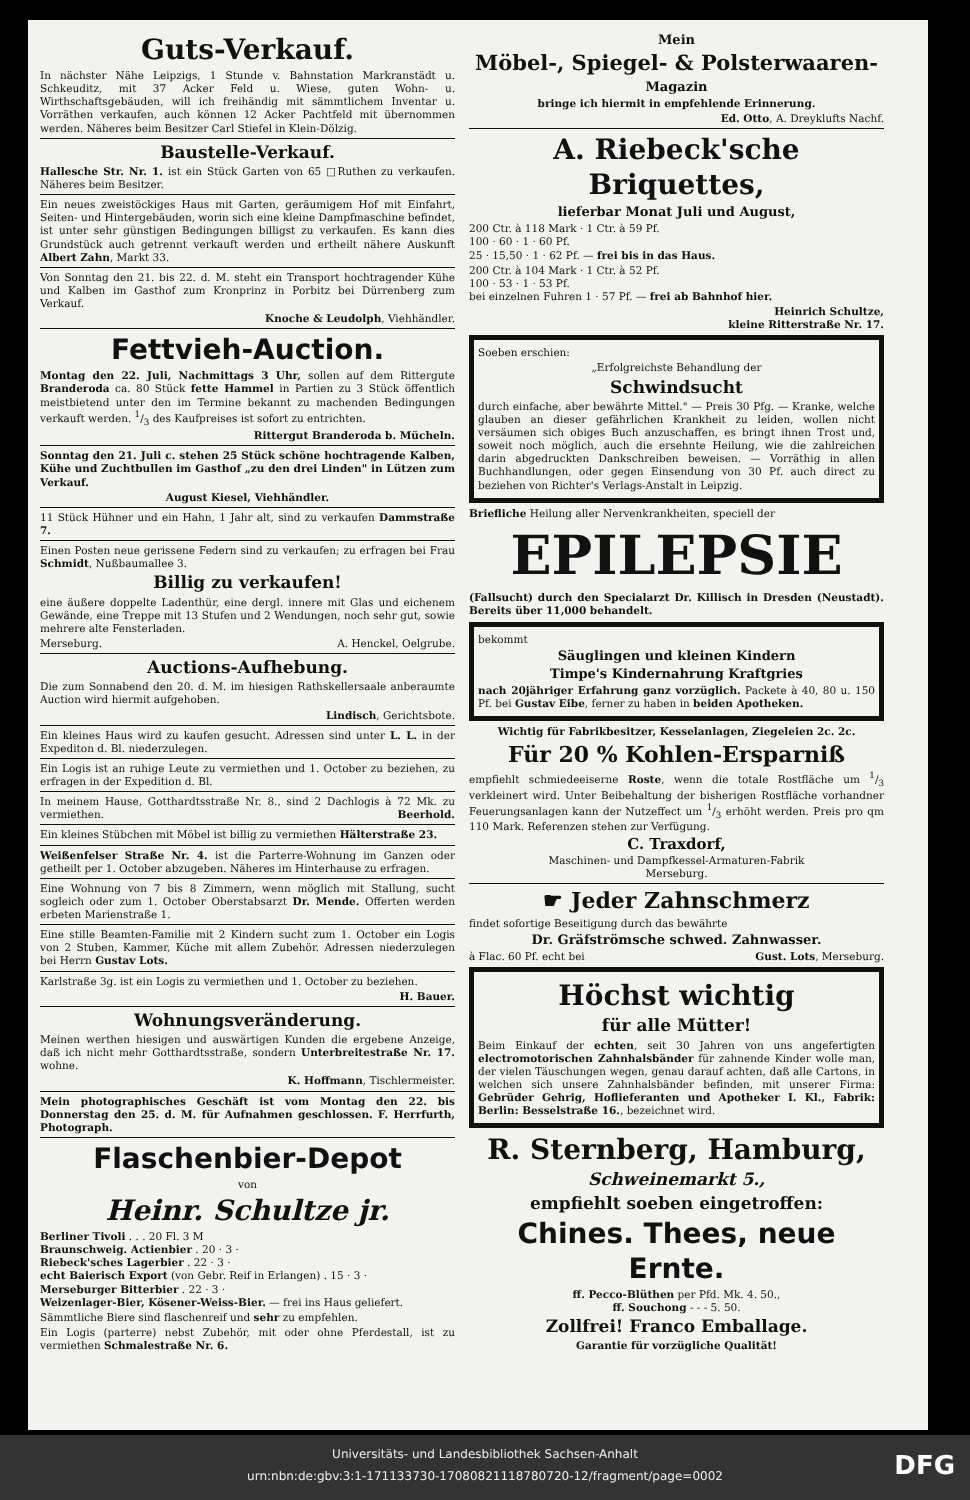Guts-Verkauf.
In nächster Nähe Leipzigs, 1 Stunde v. Bahnstation Markranstädt u. Schkeuditz, mit 37 Acker Feld u. Wiese, guten Wohn- u. Wirthschaftsgebäuden, will ich freihändig mit sämmtlichem Inventar u. Vorräthen verkaufen, auch können 12 Acker Pachtfeld mit übernommen werden. Näheres beim Besitzer Carl Stiefel in Klein-Dölzig.
Baustelle-Verkauf.
Hallesche Str. Nr. 1. ist ein Stück Garten von 65 □Ruthen zu verkaufen. Näheres beim Besitzer.
Ein neues zweistöckiges Haus mit Garten, geräumigem Hof mit Einfahrt, Seiten- und Hintergebäuden, worin sich eine kleine Dampfmaschine befindet, ist unter sehr günstigen Bedingungen billigst zu verkaufen. Es kann dies Grundstück auch getrennt verkauft werden und ertheilt nähere Auskunft Albert Zahn, Markt 33.
Von Sonntag den 21. bis 22. d. M. steht ein Transport hochtragender Kühe und Kalben im Gasthof zum Kronprinz in Porbitz bei Dürrenberg zum Verkauf.
Knoche & Leudolph, Viehhändler.
Fettvieh-Auction.
Montag den 22. Juli, Nachmittags 3 Uhr, sollen auf dem Rittergute Branderoda ca. 80 Stück fette Hammel in Partien zu 3 Stück öffentlich meistbietend unter den im Termine bekannt zu machenden Bedingungen verkauft werden. 1/3 des Kaufpreises ist sofort zu entrichten.
Rittergut Branderoda b. Mücheln.
Sonntag den 21. Juli c. stehen 25 Stück schöne hochtragende Kalben, Kühe und Zuchtbullen im Gasthof „zu den drei Linden" in Lützen zum Verkauf.
August Kiesel, Viehhändler.
11 Stück Hühner und ein Hahn, 1 Jahr alt, sind zu verkaufen Dammstraße 7.
Einen Posten neue gerissene Federn sind zu verkaufen; zu erfragen bei Frau Schmidt, Nußbaumallee 3.
Billig zu verkaufen!
eine äußere doppelte Ladenthür, eine dergl. innere mit Glas und eichenem Gewände, eine Treppe mit 13 Stufen und 2 Wendungen, noch sehr gut, sowie mehrere alte Fensterladen.
Merseburg. A. Henckel, Oelgrube.
Auctions-Aufhebung.
Die zum Sonnabend den 20. d. M. im hiesigen Rathskellersaale anberaumte Auction wird hiermit aufgehoben.
Lindisch, Gerichtsbote.
Ein kleines Haus wird zu kaufen gesucht. Adressen sind unter L. L. in der Expediton d. Bl. niederzulegen.
Ein Logis ist an ruhige Leute zu vermiethen und 1. October zu beziehen, zu erfragen in der Expedition d. Bl.
In meinem Hause, Gotthardtsstraße Nr. 8., sind 2 Dachlogis à 72 Mk. zu vermiethen. Beerhold.
Ein kleines Stübchen mit Möbel ist billig zu vermiethen Hälterstraße 23.
Weißenfelser Straße Nr. 4. ist die Parterre-Wohnung im Ganzen oder getheilt per 1. October abzugeben. Näheres im Hinterhause zu erfragen.
Eine Wohnung von 7 bis 8 Zimmern, wenn möglich mit Stallung, sucht sogleich oder zum 1. October Oberstabsarzt Dr. Mende. Offerten werden erbeten Marienstraße 1.
Eine stille Beamten-Familie mit 2 Kindern sucht zum 1. October ein Logis von 2 Stuben, Kammer, Küche mit allem Zubehör. Adressen niederzulegen bei Herrn Gustav Lots.
Karlstraße 3g. ist ein Logis zu vermiethen und 1. October zu beziehen.
H. Bauer.
Wohnungsveränderung.
Meinen werthen hiesigen und auswärtigen Kunden die ergebene Anzeige, daß ich nicht mehr Gotthardtsstraße, sondern Unterbreitestraße Nr. 17. wohne.
K. Hoffmann, Tischlermeister.
Mein photographisches Geschäft ist vom Montag den 22. bis Donnerstag den 25. d. M. für Aufnahmen geschlossen. F. Herrfurth, Photograph.
Flaschenbier-Depot
von
Heinr. Schultze jr.
Berliner Tivoli . . . 20 Fl. 3 M
Braunschweig. Actienbier . 20 · 3 ·
Riebeck'sches Lagerbier . 22 · 3 ·
echt Baierisch Export (von Gebr. Reif in Erlangen) . 15 · 3 ·
Merseburger Bitterbier . 22 · 3 ·
Weizenlager-Bier, Kösener-Weiss-Bier. — frei ins Haus geliefert.
Sämmtliche Biere sind flaschenreif und sehr zu empfehlen.
Ein Logis (parterre) nebst Zubehör, mit oder ohne Pferdestall, ist zu vermiethen Schmalestraße Nr. 6.
Mein
Möbel-, Spiegel- & Polsterwaaren-
Magazin
bringe ich hiermit in empfehlende Erinnerung.
Ed. Otto, A. Dreyklufts Nachf.
A. Riebeck'sche Briquettes,
lieferbar Monat Juli und August,
200 Ctr. à 118 Mark · 1 Ctr. à 59 Pf.
100 · 60 · 1 · 60 Pf.
25 · 15,50 · 1 · 62 Pf. — frei bis in das Haus.
200 Ctr. à 104 Mark · 1 Ctr. à 52 Pf.
100 · 53 · 1 · 53 Pf.
bei einzelnen Fuhren 1 · 57 Pf. — frei ab Bahnhof hier.
Heinrich Schultze,
kleine Ritterstraße Nr. 17.
Soeben erschien:
„Erfolgreichste Behandlung der
Schwindsucht
durch einfache, aber bewährte Mittel." — Preis 30 Pfg. — Kranke, welche glauben an dieser gefährlichen Krankheit zu leiden, wollen nicht versäumen sich obiges Buch anzuschaffen, es bringt ihnen Trost und, soweit noch möglich, auch die ersehnte Heilung, wie die zahlreichen darin abgedruckten Dankschreiben beweisen. — Vorräthig in allen Buchhandlungen, oder gegen Einsendung von 30 Pf. auch direct zu beziehen von Richter's Verlags-Anstalt in Leipzig.
Briefliche Heilung aller Nervenkrankheiten, speciell der
EPILEPSIE
(Fallsucht) durch den Specialarzt Dr. Killisch in Dresden (Neustadt). Bereits über 11,000 behandelt.
bekommt
Säuglingen und kleinen Kindern
Timpe's Kindernahrung Kraftgries
nach 20jähriger Erfahrung ganz vorzüglich. Packete à 40, 80 u. 150 Pf. bei Gustav Eibe, ferner zu haben in beiden Apotheken.
Wichtig für Fabrikbesitzer, Kesselanlagen, Ziegeleien 2c. 2c.
Für 20 % Kohlen-Ersparniß
empfiehlt schmiedeeiserne Roste, wenn die totale Rostfläche um 1/3 verkleinert wird. Unter Beibehaltung der bisherigen Rostfläche vorhandner Feuerungsanlagen kann der Nutzeffect um 1/3 erhöht werden. Preis pro qm 110 Mark. Referenzen stehen zur Verfügung.
C. Traxdorf,
Maschinen- und Dampfkessel-Armaturen-Fabrik
Merseburg.
☛ Jeder Zahnschmerz
findet sofortige Beseitigung durch das bewährte
Dr. Gräfströmsche schwed. Zahnwasser.
à Flac. 60 Pf. echt bei Gust. Lots, Merseburg.
Höchst wichtig
für alle Mütter!
Beim Einkauf der echten, seit 30 Jahren von uns angefertigten electromotorischen Zahnhalsbänder für zahnende Kinder wolle man, der vielen Täuschungen wegen, genau darauf achten, daß alle Cartons, in welchen sich unsere Zahnhalsbänder befinden, mit unserer Firma: Gebrüder Gehrig, Hoflieferanten und Apotheker I. Kl., Fabrik: Berlin: Besselstraße 16., bezeichnet wird.
R. Sternberg, Hamburg,
Schweinemarkt 5.,
empfiehlt soeben eingetroffen:
Chines. Thees, neue Ernte.
ff. Pecco-Blüthen per Pfd. Mk. 4. 50.,
ff. Souchong - - - 5. 50.
Zollfrei! Franco Emballage.
Garantie für vorzügliche Qualität!
Universitäts- und Landesbibliothek Sachsen-Anhalt
urn:nbn:de:gbv:3:1-171133730-17080821118780720-12/fragment/page=0002
DFG